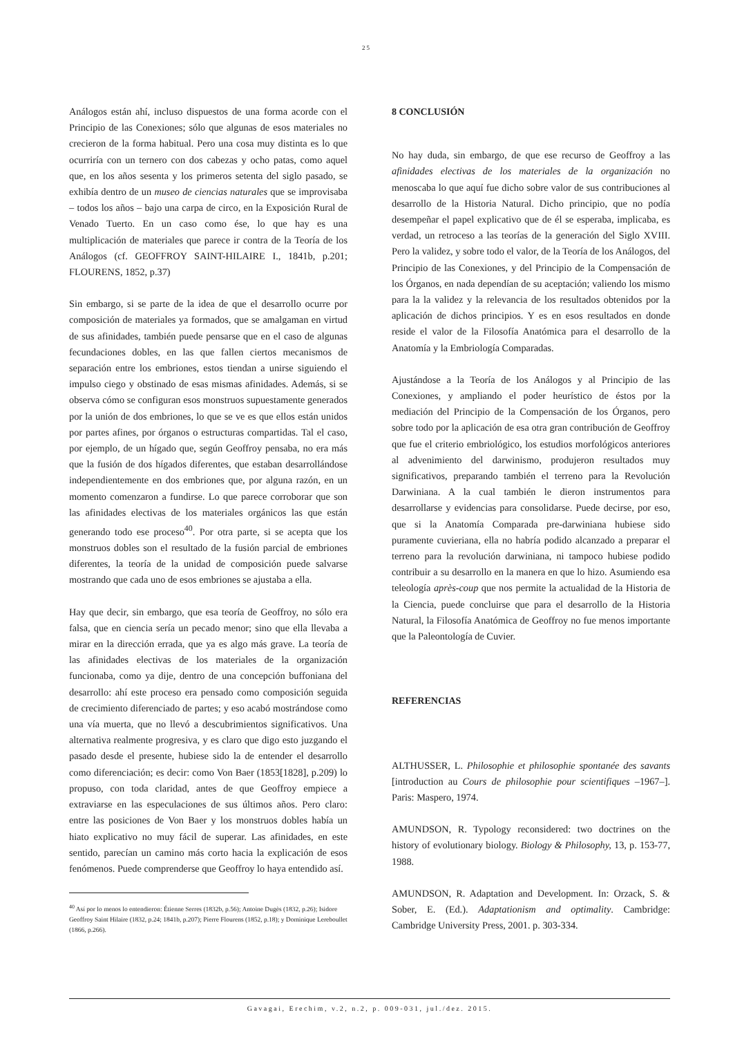25
Análogos están ahí, incluso dispuestos de una forma acorde con el Principio de las Conexiones; sólo que algunas de esos materiales no crecieron de la forma habitual. Pero una cosa muy distinta es lo que ocurriría con un ternero con dos cabezas y ocho patas, como aquel que, en los años sesenta y los primeros setenta del siglo pasado, se exhibía dentro de un museo de ciencias naturales que se improvisaba – todos los años – bajo una carpa de circo, en la Exposición Rural de Venado Tuerto. En un caso como ése, lo que hay es una multiplicación de materiales que parece ir contra de la Teoría de los Análogos (cf. GEOFFROY SAINT-HILAIRE I., 1841b, p.201; FLOURENS, 1852, p.37)
Sin embargo, si se parte de la idea de que el desarrollo ocurre por composición de materiales ya formados, que se amalgaman en virtud de sus afinidades, también puede pensarse que en el caso de algunas fecundaciones dobles, en las que fallen ciertos mecanismos de separación entre los embriones, estos tiendan a unirse siguiendo el impulso ciego y obstinado de esas mismas afinidades. Además, si se observa cómo se configuran esos monstruos supuestamente generados por la unión de dos embriones, lo que se ve es que ellos están unidos por partes afines, por órganos o estructuras compartidas. Tal el caso, por ejemplo, de un hígado que, según Geoffroy pensaba, no era más que la fusión de dos hígados diferentes, que estaban desarrollándose independientemente en dos embriones que, por alguna razón, en un momento comenzaron a fundirse. Lo que parece corroborar que son las afinidades electivas de los materiales orgánicos las que están generando todo ese proceso<sup>40</sup>. Por otra parte, si se acepta que los monstruos dobles son el resultado de la fusión parcial de embriones diferentes, la teoría de la unidad de composición puede salvarse mostrando que cada uno de esos embriones se ajustaba a ella.
Hay que decir, sin embargo, que esa teoría de Geoffroy, no sólo era falsa, que en ciencia sería un pecado menor; sino que ella llevaba a mirar en la dirección errada, que ya es algo más grave. La teoría de las afinidades electivas de los materiales de la organización funcionaba, como ya dije, dentro de una concepción buffoniana del desarrollo: ahí este proceso era pensado como composición seguida de crecimiento diferenciado de partes; y eso acabó mostrándose como una vía muerta, que no llevó a descubrimientos significativos. Una alternativa realmente progresiva, y es claro que digo esto juzgando el pasado desde el presente, hubiese sido la de entender el desarrollo como diferenciación; es decir: como Von Baer (1853[1828], p.209) lo propuso, con toda claridad, antes de que Geoffroy empiece a extraviarse en las especulaciones de sus últimos años. Pero claro: entre las posiciones de Von Baer y los monstruos dobles había un hiato explicativo no muy fácil de superar. Las afinidades, en este sentido, parecían un camino más corto hacia la explicación de esos fenómenos. Puede comprenderse que Geoffroy lo haya entendido así.
<sup>40</sup> Así por lo menos lo entendieron: Étienne Serres (1832b, p.56); Antoine Dugès (1832, p.26); Isidore Geoffroy Saint Hilaire (1832, p.24; 1841b, p.207); Pierre Flourens (1852, p.18); y Dominique Lereboullet (1866, p.266).
8 CONCLUSIÓN
No hay duda, sin embargo, de que ese recurso de Geoffroy a las afinidades electivas de los materiales de la organización no menoscaba lo que aquí fue dicho sobre valor de sus contribuciones al desarrollo de la Historia Natural. Dicho principio, que no podía desempeñar el papel explicativo que de él se esperaba, implicaba, es verdad, un retroceso a las teorías de la generación del Siglo XVIII. Pero la validez, y sobre todo el valor, de la Teoría de los Análogos, del Principio de las Conexiones, y del Principio de la Compensación de los Órganos, en nada dependían de su aceptación; valiendo los mismo para la la validez y la relevancia de los resultados obtenidos por la aplicación de dichos principios. Y es en esos resultados en donde reside el valor de la Filosofía Anatómica para el desarrollo de la Anatomía y la Embriología Comparadas.
Ajustándose a la Teoría de los Análogos y al Principio de las Conexiones, y ampliando el poder heurístico de éstos por la mediación del Principio de la Compensación de los Órganos, pero sobre todo por la aplicación de esa otra gran contribución de Geoffroy que fue el criterio embriológico, los estudios morfológicos anteriores al advenimiento del darwinismo, produjeron resultados muy significativos, preparando también el terreno para la Revolución Darwiniana. A la cual también le dieron instrumentos para desarrollarse y evidencias para consolidarse. Puede decirse, por eso, que si la Anatomía Comparada pre-darwiniana hubiese sido puramente cuvieriana, ella no habría podido alcanzado a preparar el terreno para la revolución darwiniana, ni tampoco hubiese podido contribuir a su desarrollo en la manera en que lo hizo. Asumiendo esa teleología après-coup que nos permite la actualidad de la Historia de la Ciencia, puede concluirse que para el desarrollo de la Historia Natural, la Filosofía Anatómica de Geoffroy no fue menos importante que la Paleontología de Cuvier.
REFERENCIAS
ALTHUSSER, L. Philosophie et philosophie spontanée des savants [introduction au Cours de philosophie pour scientifiques –1967–]. Paris: Maspero, 1974.
AMUNDSON, R. Typology reconsidered: two doctrines on the history of evolutionary biology. Biology & Philosophy, 13, p. 153-77, 1988.
AMUNDSON, R. Adaptation and Development. In: Orzack, S. & Sober, E. (Ed.). Adaptationism and optimality. Cambridge: Cambridge University Press, 2001. p. 303-334.
Gavagai, Erechim, v.2, n.2, p. 009-031, jul./dez. 2015.